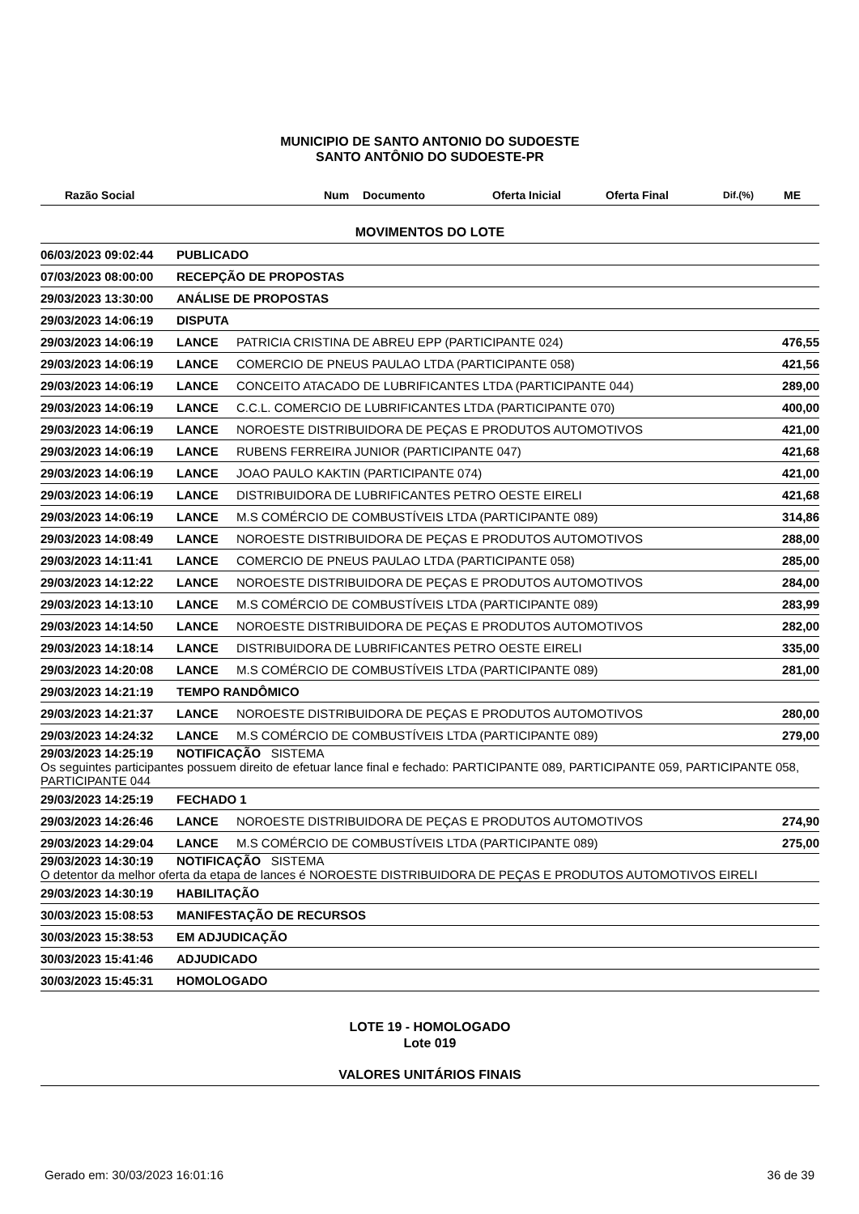MUNICIPIO DE SANTO ANTONIO DO SUDOESTE
SANTO ANTÔNIO DO SUDOESTE-PR
| Razão Social | Num | Documento | Oferta Inicial | Oferta Final | Dif.(%) | ME |
| --- | --- | --- | --- | --- | --- | --- |
MOVIMENTOS DO LOTE
| 06/03/2023 09:02:44 | PUBLICADO | | |
| 07/03/2023 08:00:00 | RECEPÇÃO DE PROPOSTAS | | |
| 29/03/2023 13:30:00 | ANÁLISE DE PROPOSTAS | | |
| 29/03/2023 14:06:19 | DISPUTA | | |
| 29/03/2023 14:06:19 | LANCE | PATRICIA CRISTINA DE ABREU EPP (PARTICIPANTE 024) | 476,55 |
| 29/03/2023 14:06:19 | LANCE | COMERCIO DE PNEUS PAULAO LTDA (PARTICIPANTE 058) | 421,56 |
| 29/03/2023 14:06:19 | LANCE | CONCEITO ATACADO DE LUBRIFICANTES LTDA (PARTICIPANTE 044) | 289,00 |
| 29/03/2023 14:06:19 | LANCE | C.C.L. COMERCIO DE LUBRIFICANTES LTDA (PARTICIPANTE 070) | 400,00 |
| 29/03/2023 14:06:19 | LANCE | NOROESTE DISTRIBUIDORA DE PEÇAS E PRODUTOS AUTOMOTIVOS | 421,00 |
| 29/03/2023 14:06:19 | LANCE | RUBENS FERREIRA JUNIOR (PARTICIPANTE 047) | 421,68 |
| 29/03/2023 14:06:19 | LANCE | JOAO PAULO KAKTIN (PARTICIPANTE 074) | 421,00 |
| 29/03/2023 14:06:19 | LANCE | DISTRIBUIDORA DE LUBRIFICANTES PETRO OESTE EIRELI | 421,68 |
| 29/03/2023 14:06:19 | LANCE | M.S COMÉRCIO DE COMBUSTÍVEIS LTDA (PARTICIPANTE 089) | 314,86 |
| 29/03/2023 14:08:49 | LANCE | NOROESTE DISTRIBUIDORA DE PEÇAS E PRODUTOS AUTOMOTIVOS | 288,00 |
| 29/03/2023 14:11:41 | LANCE | COMERCIO DE PNEUS PAULAO LTDA (PARTICIPANTE 058) | 285,00 |
| 29/03/2023 14:12:22 | LANCE | NOROESTE DISTRIBUIDORA DE PEÇAS E PRODUTOS AUTOMOTIVOS | 284,00 |
| 29/03/2023 14:13:10 | LANCE | M.S COMÉRCIO DE COMBUSTÍVEIS LTDA (PARTICIPANTE 089) | 283,99 |
| 29/03/2023 14:14:50 | LANCE | NOROESTE DISTRIBUIDORA DE PEÇAS E PRODUTOS AUTOMOTIVOS | 282,00 |
| 29/03/2023 14:18:14 | LANCE | DISTRIBUIDORA DE LUBRIFICANTES PETRO OESTE EIRELI | 335,00 |
| 29/03/2023 14:20:08 | LANCE | M.S COMÉRCIO DE COMBUSTÍVEIS LTDA (PARTICIPANTE 089) | 281,00 |
| 29/03/2023 14:21:19 | TEMPO RANDÔMICO | | |
| 29/03/2023 14:21:37 | LANCE | NOROESTE DISTRIBUIDORA DE PEÇAS E PRODUTOS AUTOMOTIVOS | 280,00 |
| 29/03/2023 14:24:32 | LANCE | M.S COMÉRCIO DE COMBUSTÍVEIS LTDA (PARTICIPANTE 089) | 279,00 |
| 29/03/2023 14:25:19 NOTIFICAÇÃO SISTEMA Os seguintes participantes possuem direito de efetuar lance final e fechado: PARTICIPANTE 089, PARTICIPANTE 059, PARTICIPANTE 058, PARTICIPANTE 044 | | | |
| 29/03/2023 14:25:19 | FECHADO 1 | | |
| 29/03/2023 14:26:46 | LANCE | NOROESTE DISTRIBUIDORA DE PEÇAS E PRODUTOS AUTOMOTIVOS | 274,90 |
| 29/03/2023 14:29:04 | LANCE | M.S COMÉRCIO DE COMBUSTÍVEIS LTDA (PARTICIPANTE 089) | 275,00 |
| 29/03/2023 14:30:19 NOTIFICAÇÃO SISTEMA O detentor da melhor oferta da etapa de lances é NOROESTE DISTRIBUIDORA DE PEÇAS E PRODUTOS AUTOMOTIVOS EIRELI | | | |
| 29/03/2023 14:30:19 | HABILITAÇÃO | | |
| 30/03/2023 15:08:53 | MANIFESTAÇÃO DE RECURSOS | | |
| 30/03/2023 15:38:53 | EM ADJUDICAÇÃO | | |
| 30/03/2023 15:41:46 | ADJUDICADO | | |
| 30/03/2023 15:45:31 | HOMOLOGADO | | |
LOTE 19 - HOMOLOGADO
Lote 019
VALORES UNITÁRIOS FINAIS
Gerado em: 30/03/2023 16:01:16 36 de 39